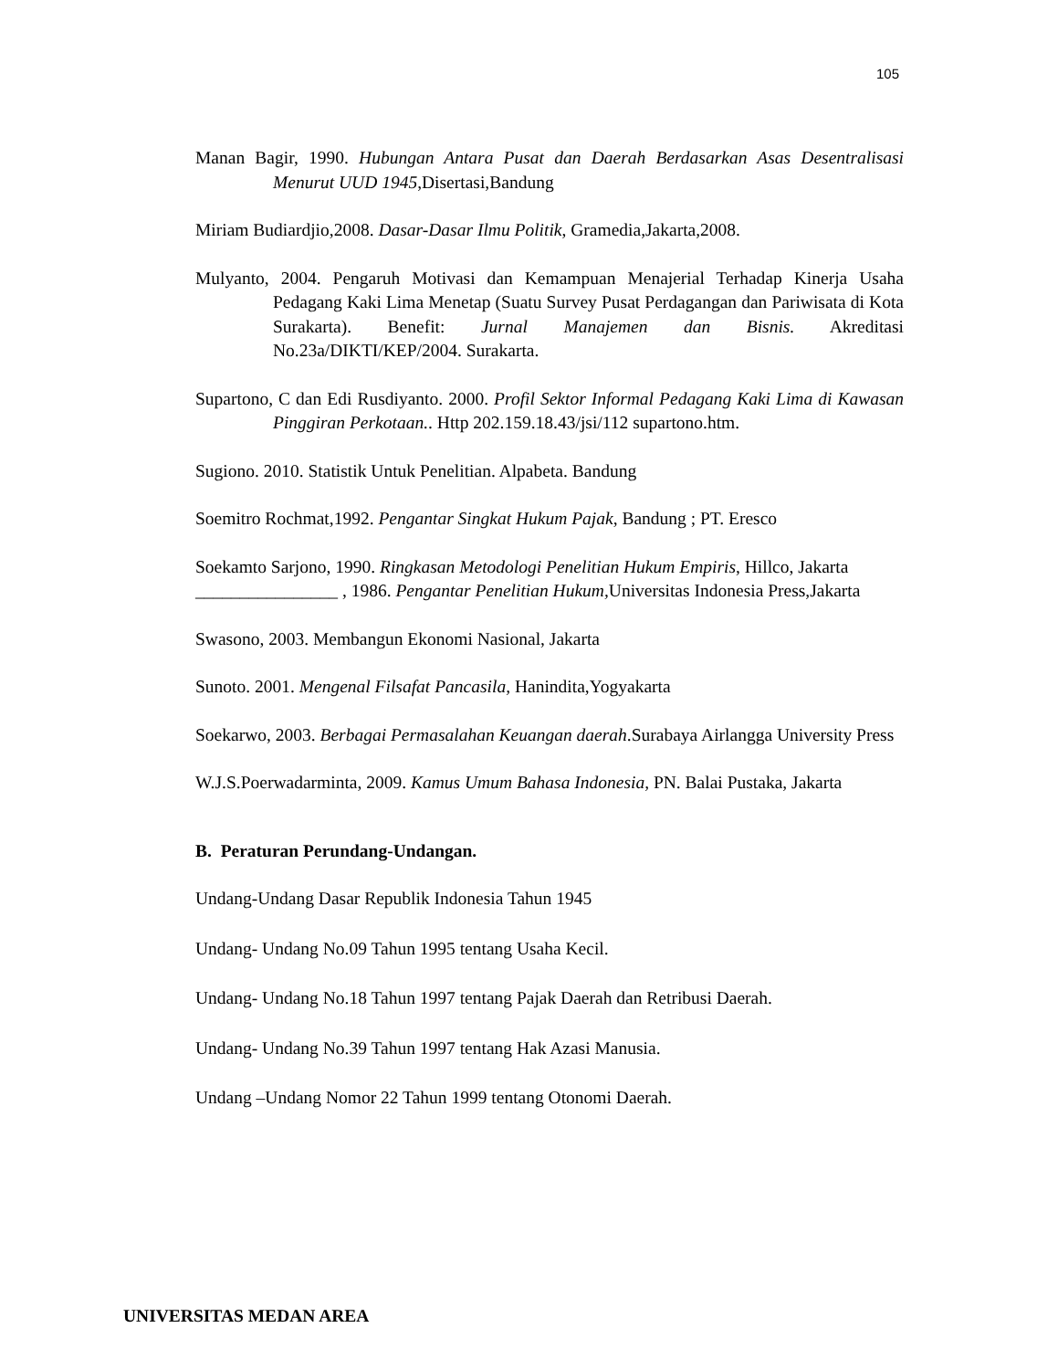105
Manan Bagir, 1990. Hubungan Antara Pusat dan Daerah Berdasarkan Asas Desentralisasi Menurut UUD 1945,Disertasi,Bandung
Miriam Budiardjio,2008. Dasar-Dasar Ilmu Politik, Gramedia,Jakarta,2008.
Mulyanto, 2004. Pengaruh Motivasi dan Kemampuan Menajerial Terhadap Kinerja Usaha Pedagang Kaki Lima Menetap (Suatu Survey Pusat Perdagangan dan Pariwisata di Kota Surakarta). Benefit: Jurnal Manajemen dan Bisnis. Akreditasi No.23a/DIKTI/KEP/2004. Surakarta.
Supartono, C dan Edi Rusdiyanto. 2000. Profil Sektor Informal Pedagang Kaki Lima di Kawasan Pinggiran Perkotaan.. Http 202.159.18.43/jsi/112 supartono.htm.
Sugiono. 2010. Statistik Untuk Penelitian. Alpabeta. Bandung
Soemitro Rochmat,1992. Pengantar Singkat Hukum Pajak, Bandung ; PT. Eresco
Soekamto Sarjono, 1990. Ringkasan Metodologi Penelitian Hukum Empiris, Hillco, Jakarta
________________ , 1986. Pengantar Penelitian Hukum, Universitas Indonesia Press,Jakarta
Swasono, 2003. Membangun Ekonomi Nasional, Jakarta
Sunoto. 2001. Mengenal Filsafat Pancasila, Hanindita,Yogyakarta
Soekarwo, 2003. Berbagai Permasalahan Keuangan daerah.Surabaya Airlangga University Press
W.J.S.Poerwadarminta, 2009. Kamus Umum Bahasa Indonesia, PN. Balai Pustaka, Jakarta
B. Peraturan Perundang-Undangan.
Undang-Undang Dasar Republik Indonesia Tahun 1945
Undang- Undang No.09 Tahun 1995 tentang Usaha Kecil.
Undang- Undang No.18 Tahun 1997 tentang Pajak Daerah dan Retribusi Daerah.
Undang- Undang No.39 Tahun 1997 tentang Hak Azasi Manusia.
Undang –Undang Nomor 22 Tahun 1999 tentang Otonomi Daerah.
UNIVERSITAS MEDAN AREA